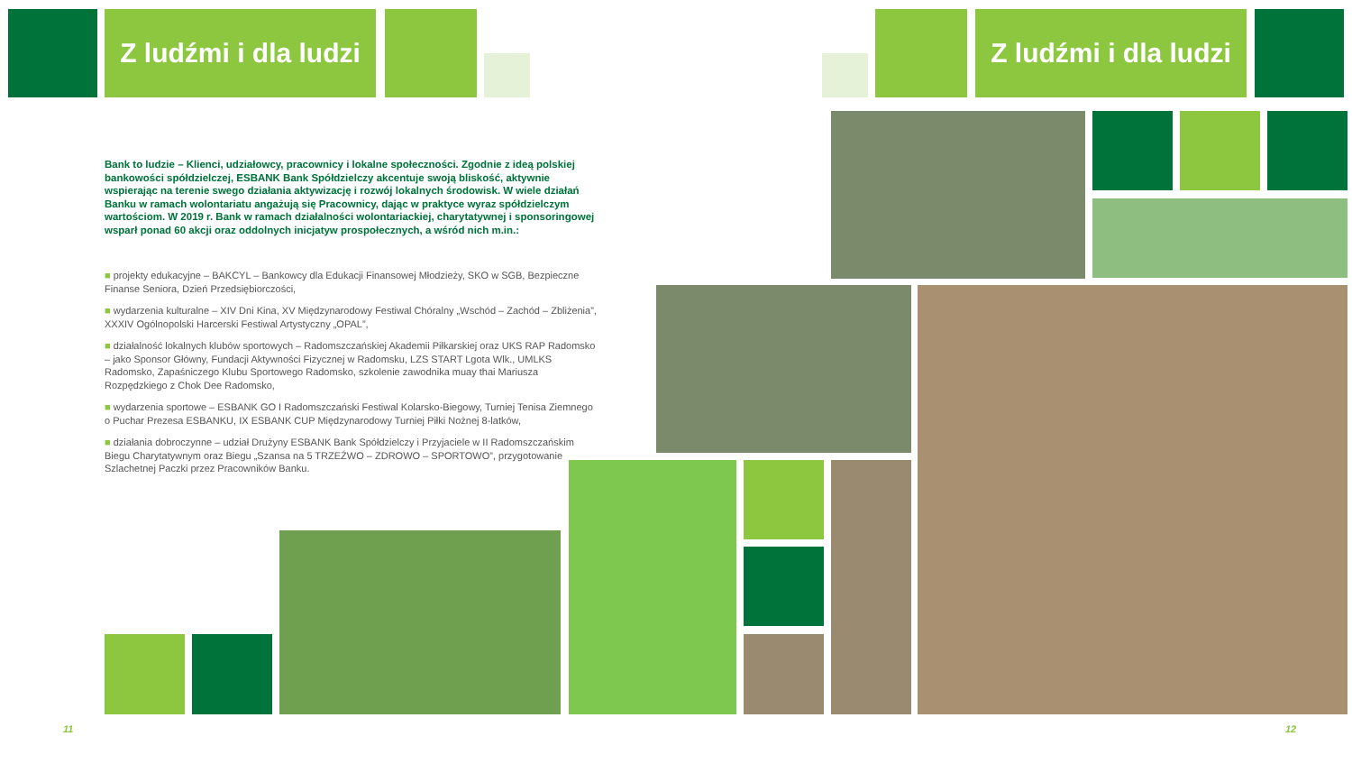Z ludźmi i dla ludzi
Z ludźmi i dla ludzi
Bank to ludzie – Klienci, udziałowcy, pracownicy i lokalne społeczności. Zgodnie z ideą polskiej bankowości spółdzielczej, ESBANK Bank Spółdzielczy akcentuje swoją bliskość, aktywnie wspierając na terenie swego działania aktywizację i rozwój lokalnych środowisk. W wiele działań Banku w ramach wolontariatu angażują się Pracownicy, dając w praktyce wyraz spółdzielczym wartościom. W 2019 r. Bank w ramach działalności wolontariackiej, charytatywnej i sponsoringowej wsparł ponad 60 akcji oraz oddolnych inicjatyw prospołecznych, a wśród nich m.in.:
■ projekty edukacyjne – BAKCYL – Bankowcy dla Edukacji Finansowej Młodzieży, SKO w SGB, Bezpieczne Finanse Seniora, Dzień Przedsiębiorczości,
■ wydarzenia kulturalne – XIV Dni Kina, XV Międzynarodowy Festiwal Chóralny „Wschód – Zachód – Zbliżenia”, XXXIV Ogólnopolski Harcerski Festiwal Artystyczny „OPAL”,
■ działalność lokalnych klubów sportowych – Radomszczańskiej Akademii Piłkarskiej oraz UKS RAP Radomsko – jako Sponsor Główny, Fundacji Aktywności Fizycznej w Radomsku, LZS START Lgota Wlk., UMLKS Radomsko, Zapaśniczego Klubu Sportowego Radomsko, szkolenie zawodnika muay thai Mariusza Rozpędzkiego z Chok Dee Radomsko,
■ wydarzenia sportowe – ESBANK GO I Radomszczański Festiwal Kolarsko-Biegowy, Turniej Tenisa Ziemnego o Puchar Prezesa ESBANKU, IX ESBANK CUP Międzynarodowy Turniej Piłki Nożnej 8-latków,
■ działania dobroczynne – udział Drużyny ESBANK Bank Spółdzielczy i Przyjaciele w II Radomszczańskim Biegu Charytatywnym oraz Biegu „Szansa na 5 TRZEŹWO – ZDROWO – SPORTOWO”, przygotowanie Szlachetnej Paczki przez Pracowników Banku.
11 12